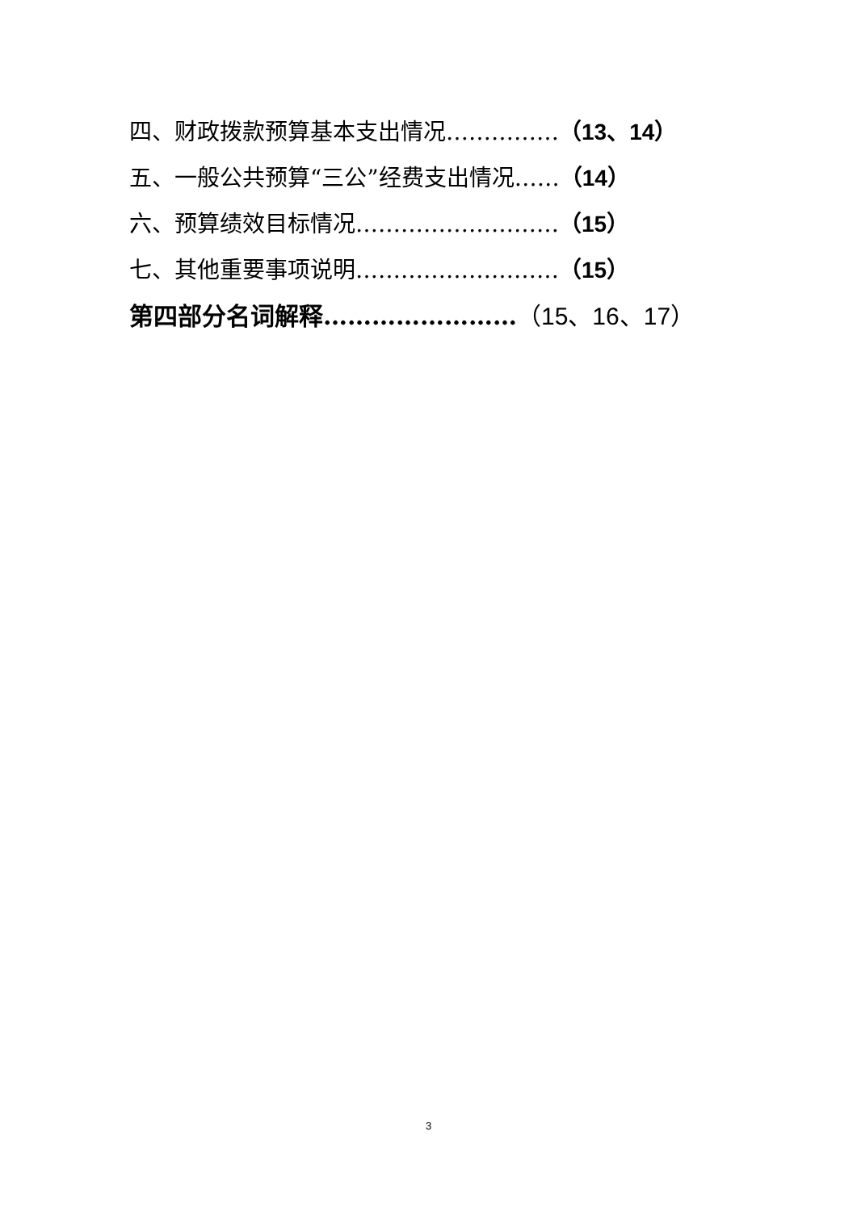四、财政拨款预算基本支出情况……………（13、14）
五、一般公共预算“三公”经费支出情况……（14）
六、预算绩效目标情况………………………（15）
七、其他重要事项说明………………………（15）
第四部分名词解释……………………（15、16、17）
3